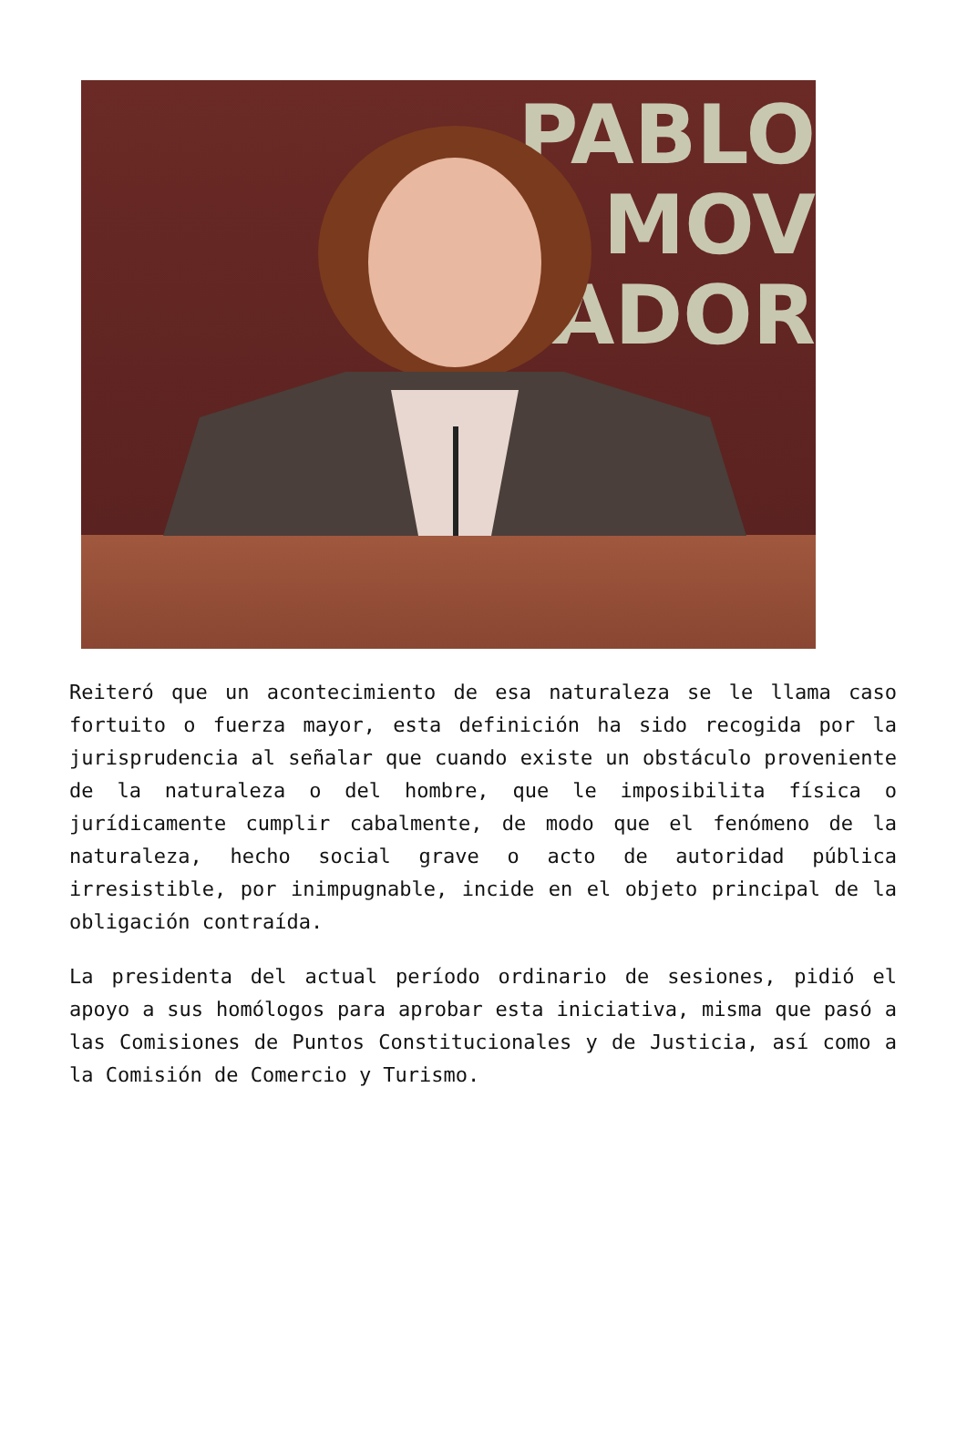PABLO
MOV
ADOR
Reiteró que un acontecimiento de esa naturaleza se le llama caso fortuito o fuerza mayor, esta definición ha sido recogida por la jurisprudencia al señalar que cuando existe un obstáculo proveniente de la naturaleza o del hombre, que le imposibilita física o jurídicamente cumplir cabalmente, de modo que el fenómeno de la naturaleza, hecho social grave o acto de autoridad pública irresistible, por inimpugnable, incide en el objeto principal de la obligación contraída.
La presidenta del actual período ordinario de sesiones, pidió el apoyo a sus homólogos para aprobar esta iniciativa, misma que pasó a las Comisiones de Puntos Constitucionales y de Justicia, así como a la Comisión de Comercio y Turismo.